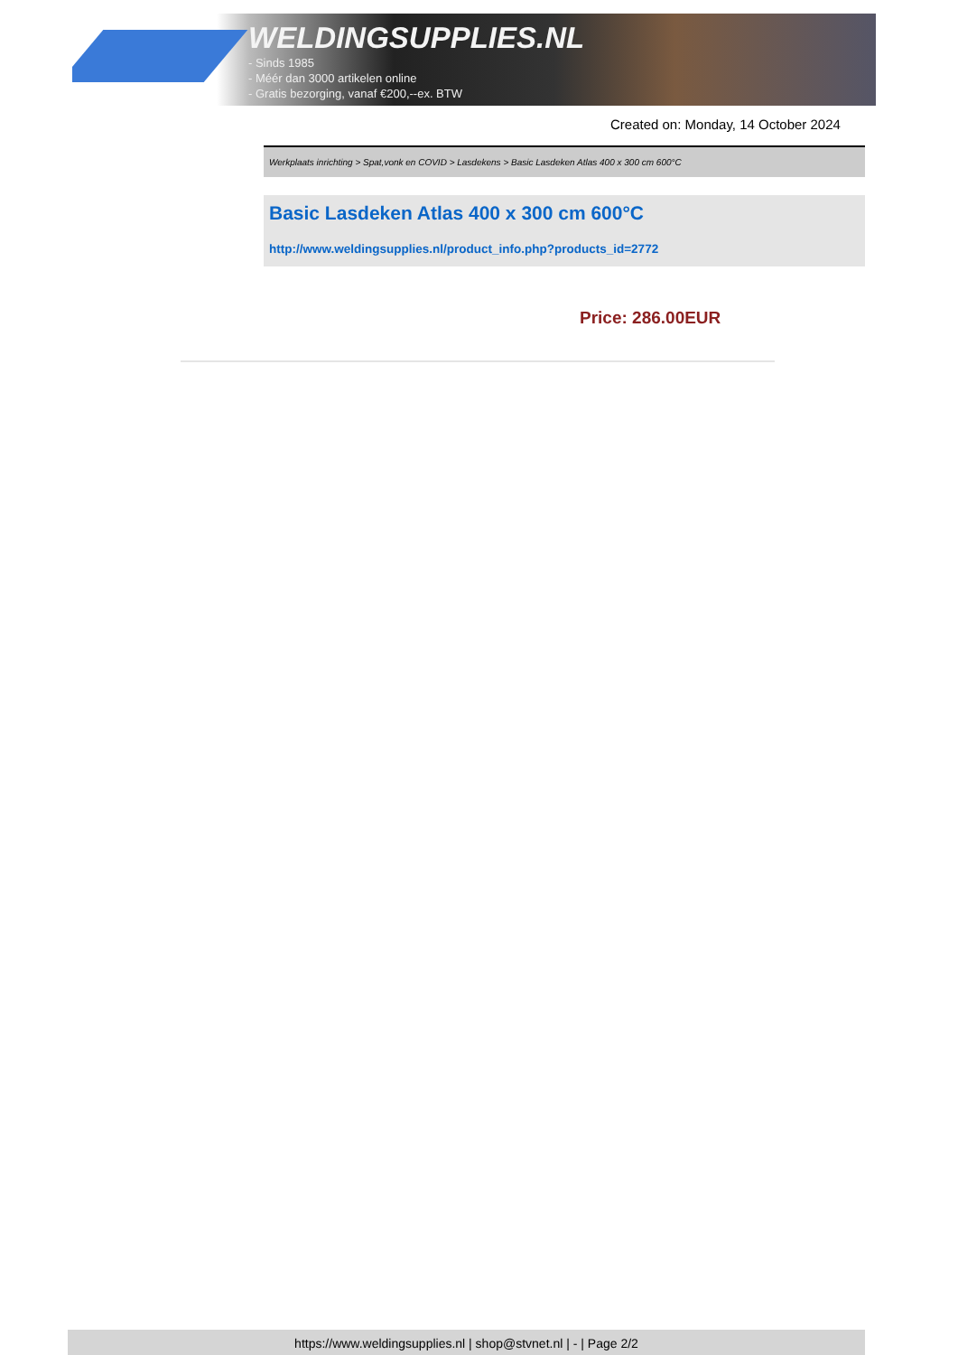WELDINGSUPPLIES.NL
- Sinds 1985
- Méér dan 3000 artikelen online
- Gratis bezorging, vanaf €200,--ex. BTW
Created on: Monday, 14 October 2024
Werkplaats inrichting > Spat,vonk en COVID > Lasdekens > Basic Lasdeken Atlas 400 x 300 cm 600°C
Basic Lasdeken Atlas 400 x 300 cm 600°C
http://www.weldingsupplies.nl/product_info.php?products_id=2772
Price: 286.00EUR
https://www.weldingsupplies.nl | shop@stvnet.nl | - | Page 2/2